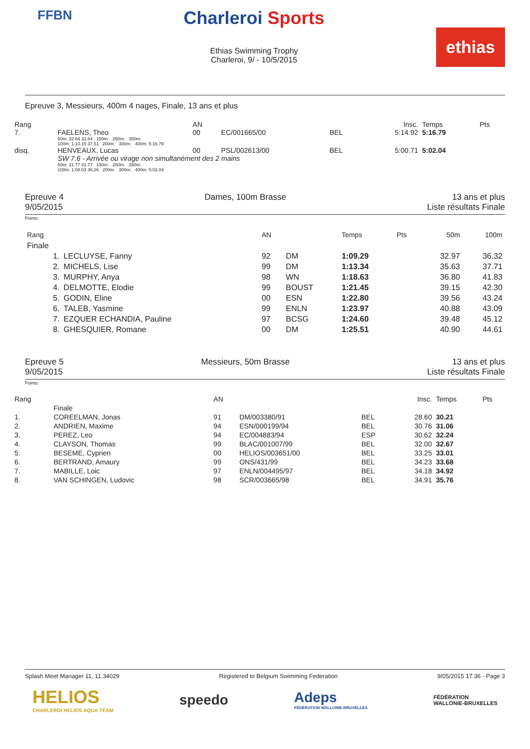FFBN
Charleroi Sports
Ethias Swimming Trophy
Charleroi, 9/ - 10/5/2015
ethias
Epreuve 3, Messieurs, 400m 4 nages, Finale, 13 ans et plus
| Rang | | AN | | | Insc. | Temps | Pts |
| 7. | FAELENS, Theo | 00 | EC/001665/00 | BEL | 5:14.92 | 5:16.79 | |
| | 50m: 32.64 32.64 150m: 250m: 350m: 100m: 1:10.15 37.51 200m: 300m: 400m: 5:16.79 | | | | | | |
| disq. | HENVEAUX, Lucas | 00 | PSL/002613/00 | BEL | 5:00.71 | 5:02.04 | |
| | SW 7.6 - Arrivée ou virage non simultanément des 2 mains | | | | | | |
| | 50m: 31.77 31.77 150m: 250m: 350m: 100m: 1:08.03 36.26 200m: 300m: 400m: 5:02.04 | | | | | | |
Epreuve 4
9/05/2015
Dames, 100m Brasse 13 ans et plus
Liste résultats Finale
Points:
| Rang | | AN | | Temps | Pts | 50m | 100m |
| --- | --- | --- | --- | --- | --- | --- | --- |
| Finale | | | | | | | |
| 1. | LECLUYSE, Fanny | 92 | DM | 1:09.29 | | 32.97 | 36.32 |
| 2. | MICHELS, Lise | 99 | DM | 1:13.34 | | 35.63 | 37.71 |
| 3. | MURPHY, Anya | 98 | WN | 1:18.63 | | 36.80 | 41.83 |
| 4. | DELMOTTE, Elodie | 99 | BOUST | 1:21.45 | | 39.15 | 42.30 |
| 5. | GODIN, Eline | 00 | ESN | 1:22.80 | | 39.56 | 43.24 |
| 6. | TALEB, Yasmine | 99 | ENLN | 1:23.97 | | 40.88 | 43.09 |
| 7. | EZQUER ECHANDIA, Pauline | 97 | BCSG | 1:24.60 | | 39.48 | 45.12 |
| 8. | GHESQUIER, Romane | 00 | DM | 1:25.51 | | 40.90 | 44.61 |
Epreuve 5
9/05/2015
Messieurs, 50m Brasse 13 ans et plus
Liste résultats Finale
Points:
| Rang | | AN | | | Insc. | Temps | Pts |
| --- | --- | --- | --- | --- | --- | --- | --- |
| | Finale | | | | | | |
| 1. | COREELMAN, Jonas | 91 | DM/003380/91 | BEL | 28.60 | 30.21 | |
| 2. | ANDRIEN, Maxime | 94 | ESN/000199/94 | BEL | 30.76 | 31.06 | |
| 3. | PEREZ, Leo | 94 | EC/004883/94 | ESP | 30.62 | 32.24 | |
| 4. | CLAYSON, Thomas | 99 | BLAC/001007/99 | BEL | 32.00 | 32.67 | |
| 5. | BESEME, Cyprien | 00 | HELIOS/003651/00 | BEL | 33.25 | 33.01 | |
| 6. | BERTRAND, Amaury | 99 | ONS/431/99 | BEL | 34.23 | 33.68 | |
| 7. | MABILLE, Loic | 97 | ENLN/004495/97 | BEL | 34.18 | 34.92 | |
| 8. | VAN SCHINGEN, Ludovic | 98 | SCR/003665/98 | BEL | 34.91 | 35.76 | |
Splash Meet Manager 11, 11.34029 Registered to Belgium Swimming Federation 9/05/2015 17:36 - Page 3
HELIOS
CHARLEROI HELIOS AQUA TEAM
speedo
Adeps
FÉDÉRATION WALLONIE-BRUXELLES
FÉDÉRATION
WALLONIE-BRUXELLES